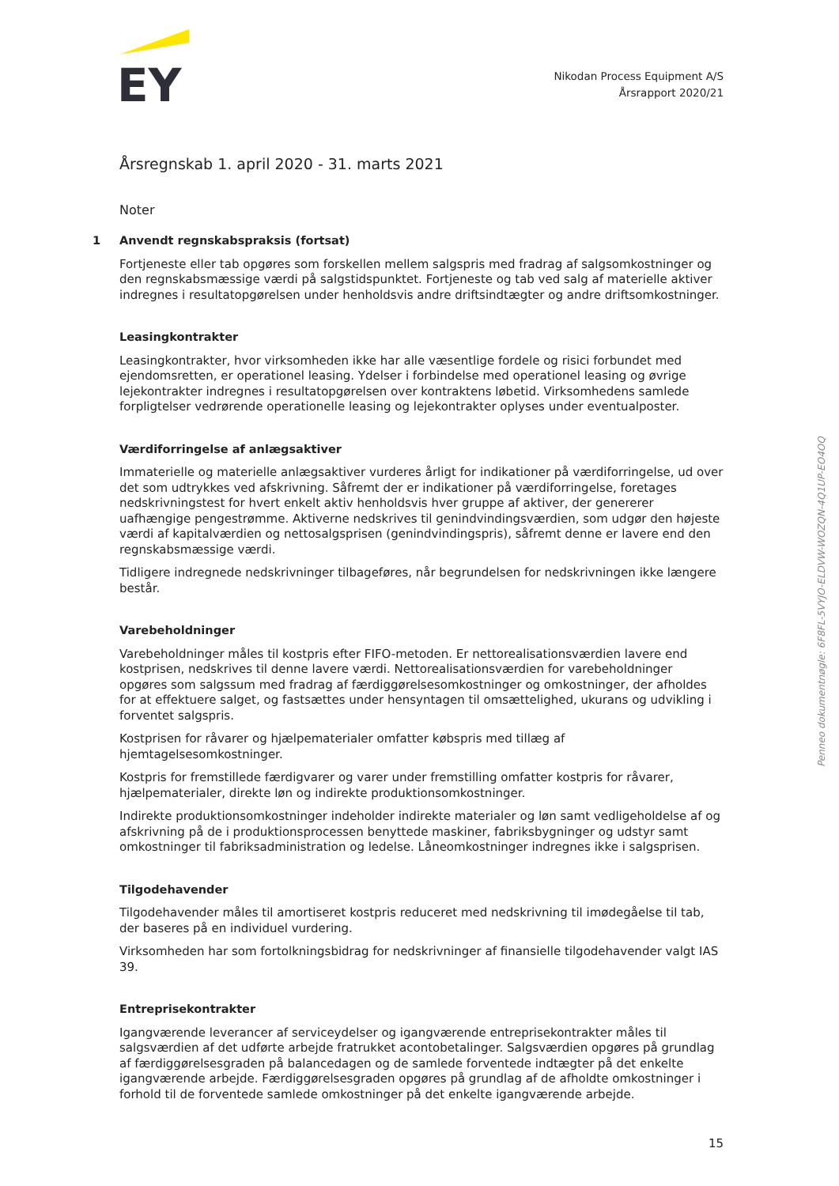EY
Nikodan Process Equipment A/S
Årsrapport 2020/21
Årsregnskab 1. april 2020 - 31. marts 2021
Noter
1 Anvendt regnskabspraksis (fortsat)
Fortjeneste eller tab opgøres som forskellen mellem salgspris med fradrag af salgsomkostninger og den regnskabsmæssige værdi på salgstidspunktet. Fortjeneste og tab ved salg af materielle aktiver indregnes i resultatopgørelsen under henholdsvis andre driftsindtægter og andre driftsomkostninger.
Leasingkontrakter
Leasingkontrakter, hvor virksomheden ikke har alle væsentlige fordele og risici forbundet med ejendomsretten, er operationel leasing. Ydelser i forbindelse med operationel leasing og øvrige lejekontrakter indregnes i resultatopgørelsen over kontraktens løbetid. Virksomhedens samlede forpligtelser vedrørende operationelle leasing og lejekontrakter oplyses under eventualposter.
Værdiforringelse af anlægsaktiver
Immaterielle og materielle anlægsaktiver vurderes årligt for indikationer på værdiforringelse, ud over det som udtrykkes ved afskrivning. Såfremt der er indikationer på værdiforringelse, foretages nedskrivningstest for hvert enkelt aktiv henholdsvis hver gruppe af aktiver, der genererer uafhængige pengestrømme. Aktiverne nedskrives til genindvindingsværdien, som udgør den højeste værdi af kapitalværdien og nettosalgsprisen (genindvindingspris), såfremt denne er lavere end den regnskabsmæssige værdi.
Tidligere indregnede nedskrivninger tilbageføres, når begrundelsen for nedskrivningen ikke længere består.
Varebeholdninger
Varebeholdninger måles til kostpris efter FIFO-metoden. Er nettorealisationsværdien lavere end kostprisen, nedskrives til denne lavere værdi. Nettorealisationsværdien for varebeholdninger opgøres som salgssum med fradrag af færdiggørelsesomkostninger og omkostninger, der afholdes for at effektuere salget, og fastsættes under hensyntagen til omsættelighed, ukurans og udvikling i forventet salgspris.
Kostprisen for råvarer og hjælpematerialer omfatter købspris med tillæg af hjemtagelsesomkostninger.
Kostpris for fremstillede færdigvarer og varer under fremstilling omfatter kostpris for råvarer, hjælpematerialer, direkte løn og indirekte produktionsomkostninger.
Indirekte produktionsomkostninger indeholder indirekte materialer og løn samt vedligeholdelse af og afskrivning på de i produktionsprocessen benyttede maskiner, fabriksbygninger og udstyr samt omkostninger til fabriksadministration og ledelse. Låneomkostninger indregnes ikke i salgsprisen.
Tilgodehavender
Tilgodehavender måles til amortiseret kostpris reduceret med nedskrivning til imødegåelse til tab, der baseres på en individuel vurdering.
Virksomheden har som fortolkningsbidrag for nedskrivninger af finansielle tilgodehavender valgt IAS 39.
Entreprisekontrakter
Igangværende leverancer af serviceydelser og igangværende entreprisekontrakter måles til salgsværdien af det udførte arbejde fratrukket acontobetalinger. Salgsværdien opgøres på grundlag af færdiggørelsesgraden på balancedagen og de samlede forventede indtægter på det enkelte igangværende arbejde. Færdiggørelsesgraden opgøres på grundlag af de afholdte omkostninger i forhold til de forventede samlede omkostninger på det enkelte igangværende arbejde.
Penneo dokumentnøgle: 6F8FL-5VYJO-ELDVW-WOZQN-4Q1UP-EO4OQ
15